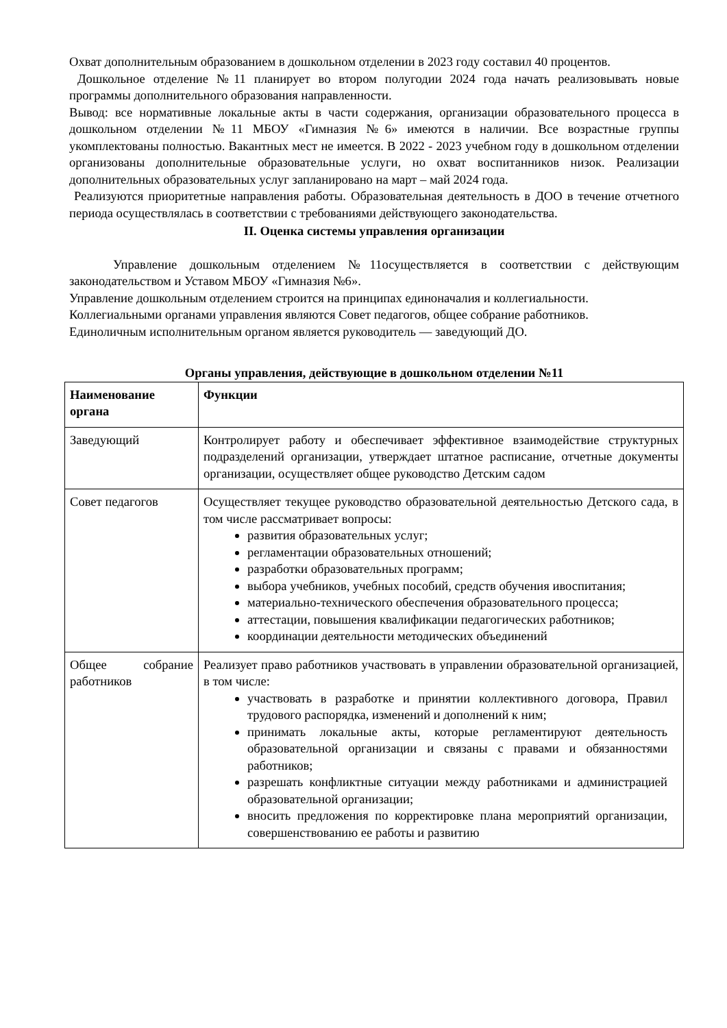Охват дополнительным образованием в дошкольном отделении в 2023 году составил 40 процентов.
Дошкольное отделение №11 планирует во втором полугодии 2024 года начать реализовывать новые программы дополнительного образования направленности.
Вывод: все нормативные локальные акты в части содержания, организации образовательного процесса в дошкольном отделении №11 МБОУ «Гимназия №6» имеются в наличии. Все возрастные группы укомплектованы полностью. Вакантных мест не имеется. В 2022 - 2023 учебном году в дошкольном отделении организованы дополнительные образовательные услуги, но охват воспитанников низок. Реализации дополнительных образовательных услуг запланировано на март – май 2024 года.
Реализуются приоритетные направления работы. Образовательная деятельность в ДОО в течение отчетного периода осуществлялась в соответствии с требованиями действующего законодательства.
II. Оценка системы управления организации
Управление дошкольным отделением №11осуществляется в соответствии с действующим законодательством и Уставом МБОУ «Гимназия №6».
Управление дошкольным отделением строится на принципах единоначалия и коллегиальности.
Коллегиальными органами управления являются Совет педагогов, общее собрание работников.
Единоличным исполнительным органом является руководитель — заведующий ДО.
Органы управления, действующие в дошкольном отделении №11
| Наименование органа | Функции |
| --- | --- |
| Заведующий | Контролирует работу и обеспечивает эффективное взаимодействие структурных подразделений организации, утверждает штатное расписание, отчетные документы организации, осуществляет общее руководство Детским садом |
| Совет педагогов | Осуществляет текущее руководство образовательной деятельностью Детского сада, в том числе рассматривает вопросы: развития образовательных услуг; регламентации образовательных отношений; разработки образовательных программ; выбора учебников, учебных пособий, средств обучения ивоспитания; материально-технического обеспечения образовательного процесса; аттестации, повышения квалификации педагогических работников; координации деятельности методических объединений |
| Общее собрание работников | Реализует право работников участвовать в управлении образовательной организацией, в том числе: участвовать в разработке и принятии коллективного договора, Правил трудового распорядка, изменений и дополнений к ним; принимать локальные акты, которые регламентируют деятельность образовательной организации и связаны с правами и обязанностями работников; разрешать конфликтные ситуации между работниками и администрацией образовательной организации; вносить предложения по корректировке плана мероприятий организации, совершенствованию ее работы и развитию |